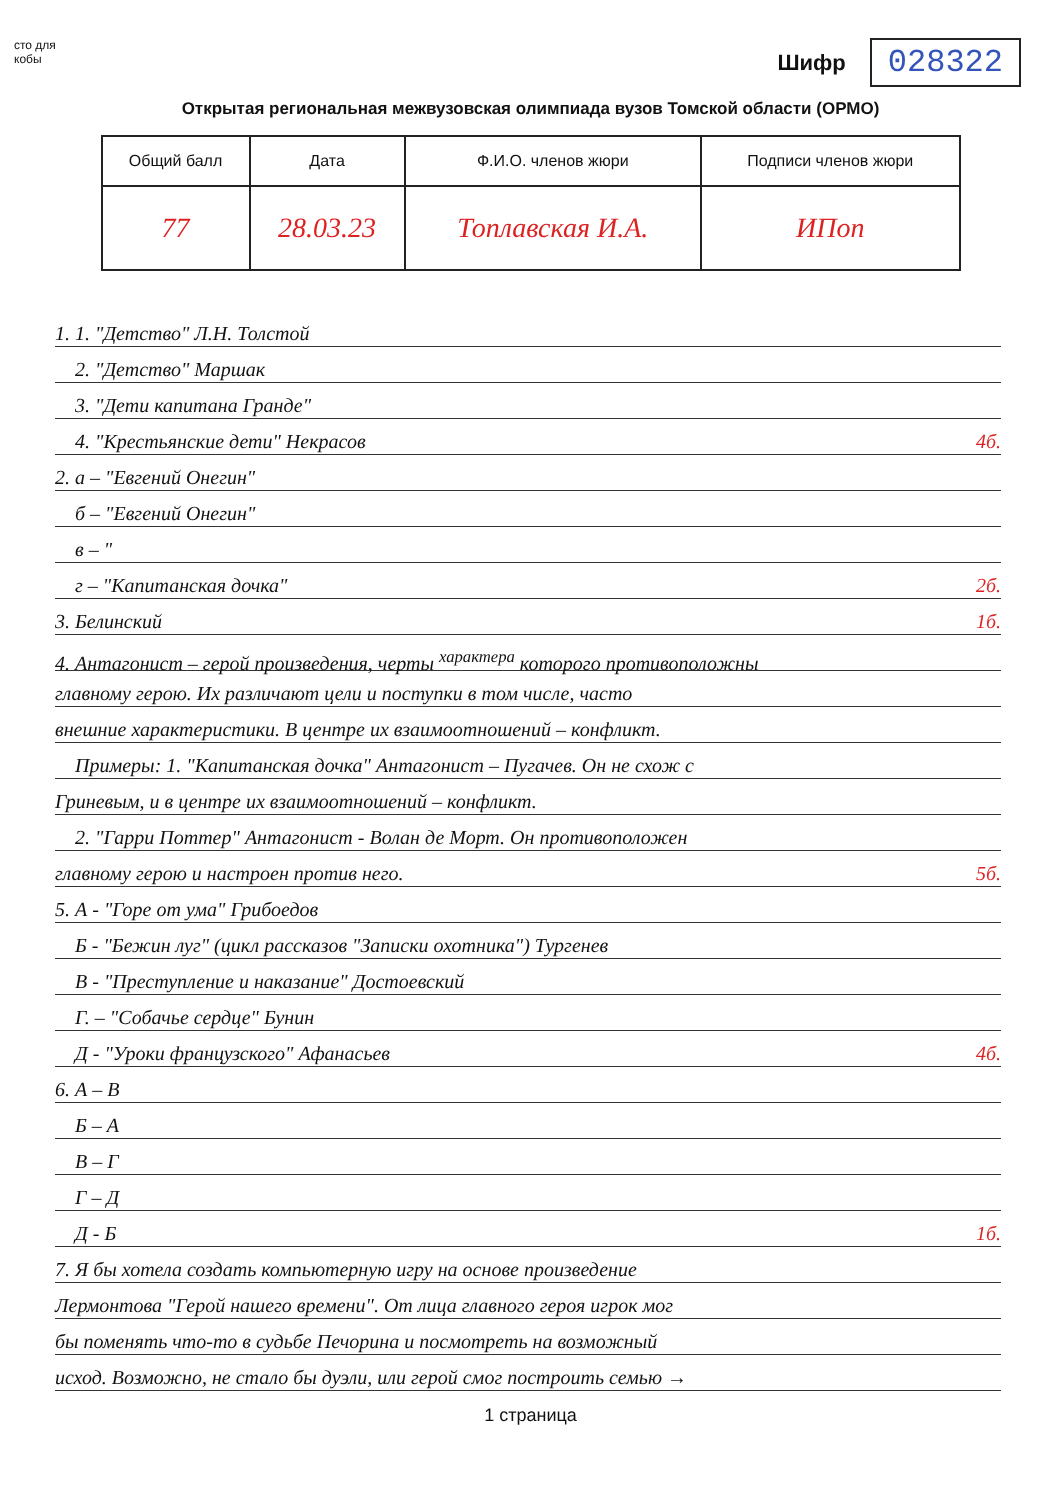сто для
кобы
Шифр 028322
Открытая региональная межвузовская олимпиада вузов Томской области (ОРМО)
| Общий балл | Дата | Ф.И.О. членов жюри | Подписи членов жюри |
| --- | --- | --- | --- |
| 77 | 28.03.23 | Топлавская И.А. | ИПоп |
1. 1. "Детство" Л.Н. Толстой
 2. "Детство" Маршак
 3. "Дети капитана Гранде"
 4. "Крестьянские дети" Некрасов 4б.
2. а – "Евгений Онегин"
 б – "Евгений Онегин"
 в – "
 г – "Капитанская дочка" 2б.
3. Белинский 1б.
4. Антагонист – герой произведения, черты <sup>характера</sup> которого противоположны
главному герою. Их различают цели и поступки в том числе, часто
внешние характеристики. В центре их взаимоотношений – конфликт.
 Примеры: 1. "Капитанская дочка" Антагонист – Пугачев. Он не схож с
Гриневым, и в центре их взаимоотношений – конфликт.
 2. "Гарри Поттер" Антагонист - Волан де Морт. Он противоположен
главному герою и настроен против него. 5б.
5. А - "Горе от ума" Грибоедов
 Б - "Бежин луг" (цикл рассказов "Записки охотника") Тургенев
 В - "Преступление и наказание" Достоевский
 Г. – "Собачье сердце" Бунин
 Д - "Уроки французского" Афанасьев 4б.
6. А – В
 Б – А
 В – Г
 Г – Д
 Д - Б 1б.
7. Я бы хотела создать компьютерную игру на основе произведение
Лермонтова "Герой нашего времени". От лица главного героя игрок мог
бы поменять что-то в судьбе Печорина и посмотреть на возможный
исход. Возможно, не стало бы дуэли, или герой смог построить семью →
1 страница